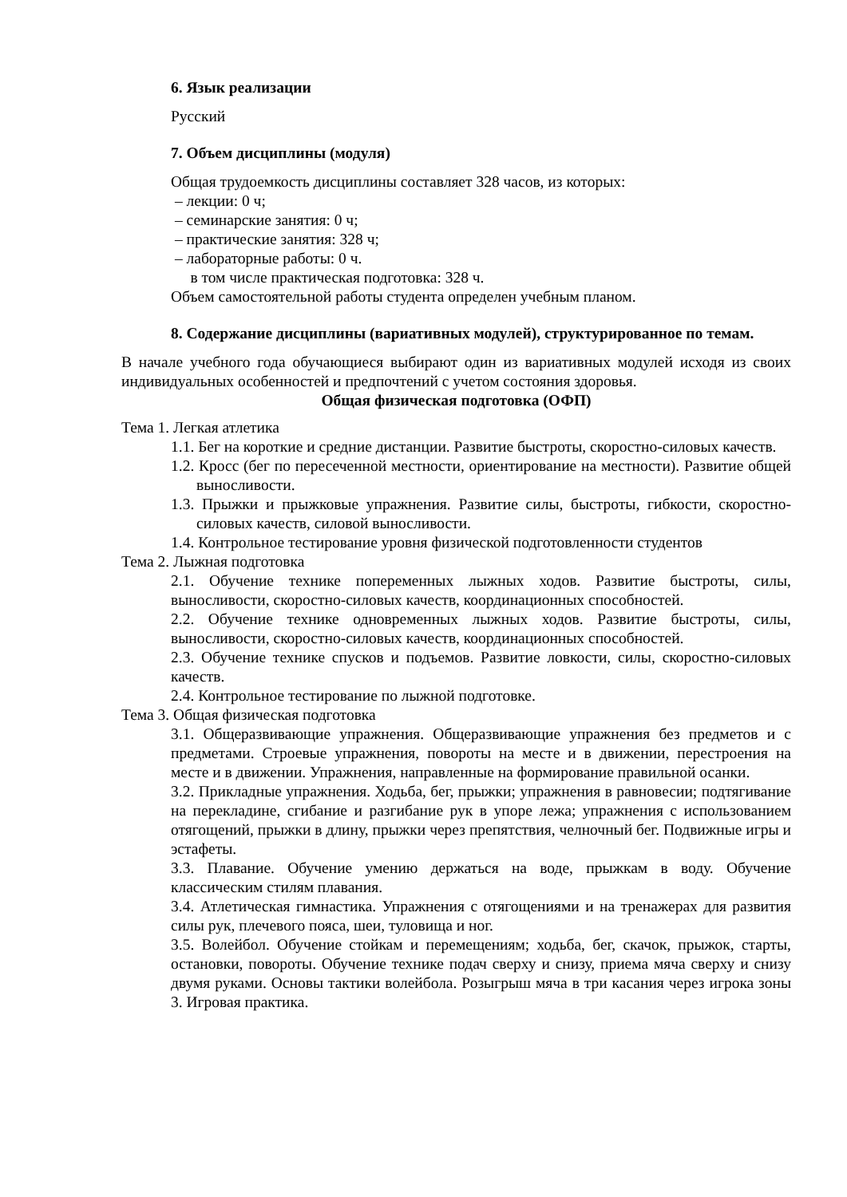6. Язык реализации
Русский
7. Объем дисциплины (модуля)
Общая трудоемкость дисциплины составляет 328 часов, из которых:
– лекции: 0 ч;
– семинарские занятия: 0 ч;
– практические занятия: 328 ч;
– лабораторные работы: 0 ч.
в том числе практическая подготовка: 328 ч.
Объем самостоятельной работы студента определен учебным планом.
8. Содержание дисциплины (вариативных модулей), структурированное по темам.
В начале учебного года обучающиеся выбирают один из вариативных модулей исходя из своих индивидуальных особенностей и предпочтений с учетом состояния здоровья.
Общая физическая подготовка (ОФП)
Тема 1. Легкая атлетика
1.1. Бег на короткие и средние дистанции. Развитие быстроты, скоростно-силовых качеств.
1.2. Кросс (бег по пересеченной местности, ориентирование на местности). Развитие общей выносливости.
1.3. Прыжки и прыжковые упражнения. Развитие силы, быстроты, гибкости, скоростно-силовых качеств, силовой выносливости.
1.4. Контрольное тестирование уровня физической подготовленности студентов
Тема 2. Лыжная подготовка
2.1. Обучение технике попеременных лыжных ходов. Развитие быстроты, силы, выносливости, скоростно-силовых качеств, координационных способностей.
2.2. Обучение технике одновременных лыжных ходов. Развитие быстроты, силы, выносливости, скоростно-силовых качеств, координационных способностей.
2.3. Обучение технике спусков и подъемов. Развитие ловкости, силы, скоростно-силовых качеств.
2.4. Контрольное тестирование по лыжной подготовке.
Тема 3. Общая физическая подготовка
3.1. Общеразвивающие упражнения. Общеразвивающие упражнения без предметов и с предметами. Строевые упражнения, повороты на месте и в движении, перестроения на месте и в движении. Упражнения, направленные на формирование правильной осанки.
3.2. Прикладные упражнения. Ходьба, бег, прыжки; упражнения в равновесии; подтягивание на перекладине, сгибание и разгибание рук в упоре лежа; упражнения с использованием отягощений, прыжки в длину, прыжки через препятствия, челночный бег. Подвижные игры и эстафеты.
3.3. Плавание. Обучение умению держаться на воде, прыжкам в воду. Обучение классическим стилям плавания.
3.4. Атлетическая гимнастика. Упражнения с отягощениями и на тренажерах для развития силы рук, плечевого пояса, шеи, туловища и ног.
3.5. Волейбол. Обучение стойкам и перемещениям; ходьба, бег, скачок, прыжок, старты, остановки, повороты. Обучение технике подач сверху и снизу, приема мяча сверху и снизу двумя руками. Основы тактики волейбола. Розыгрыш мяча в три касания через игрока зоны 3. Игровая практика.